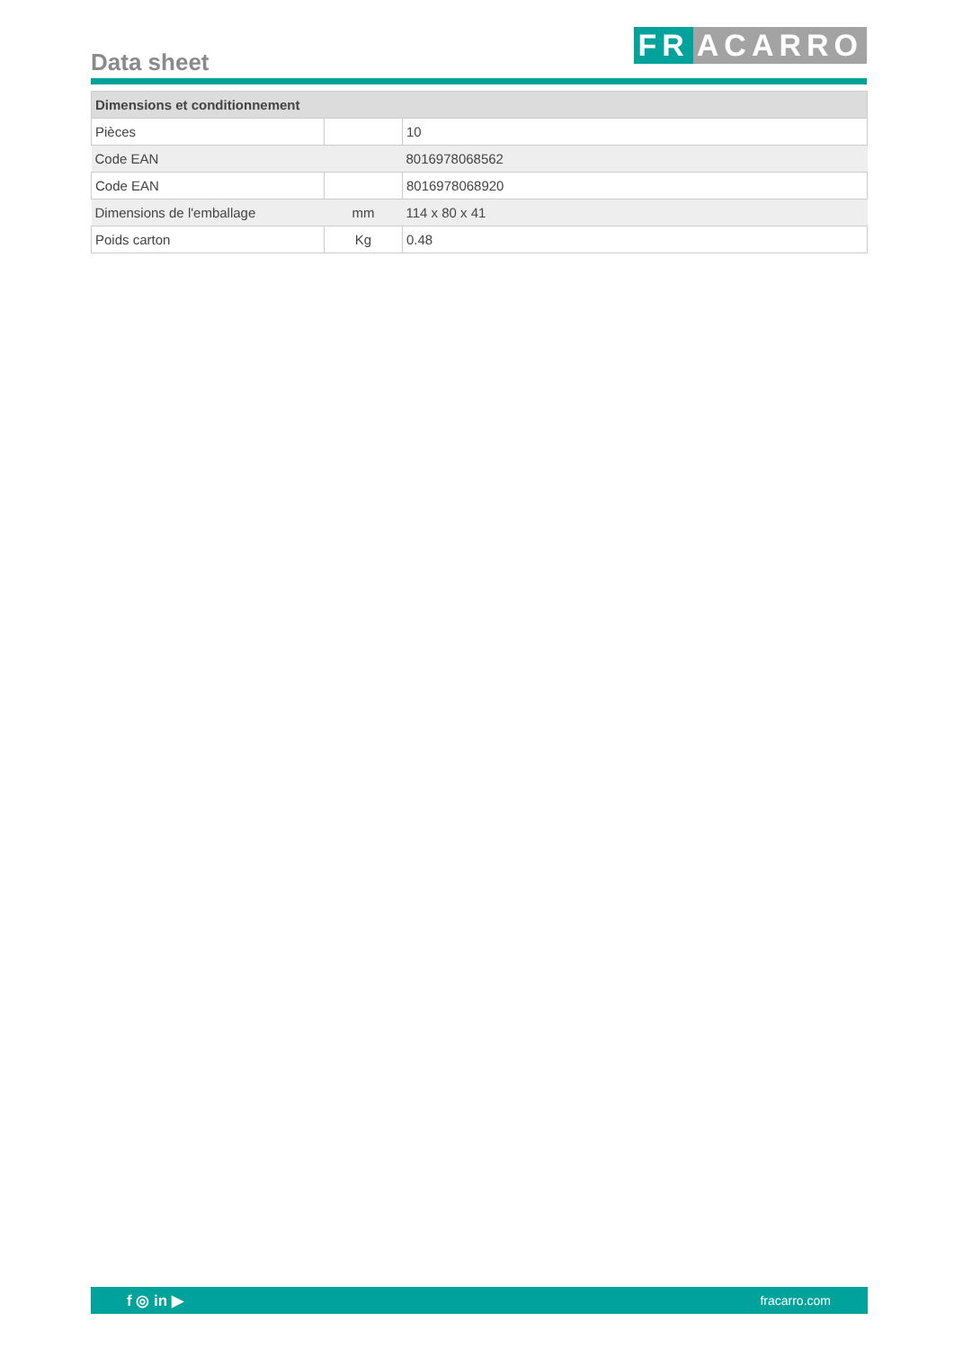Data sheet FR ACARRO
| Dimensions et conditionnement | | |
| --- | --- | --- |
| Pièces | | 10 |
| Code EAN | | 8016978068562 |
| Code EAN | | 8016978068920 |
| Dimensions de l'emballage | mm | 114 x 80 x 41 |
| Poids carton | Kg | 0.48 |
f ◎ in ▶ fracarro.com